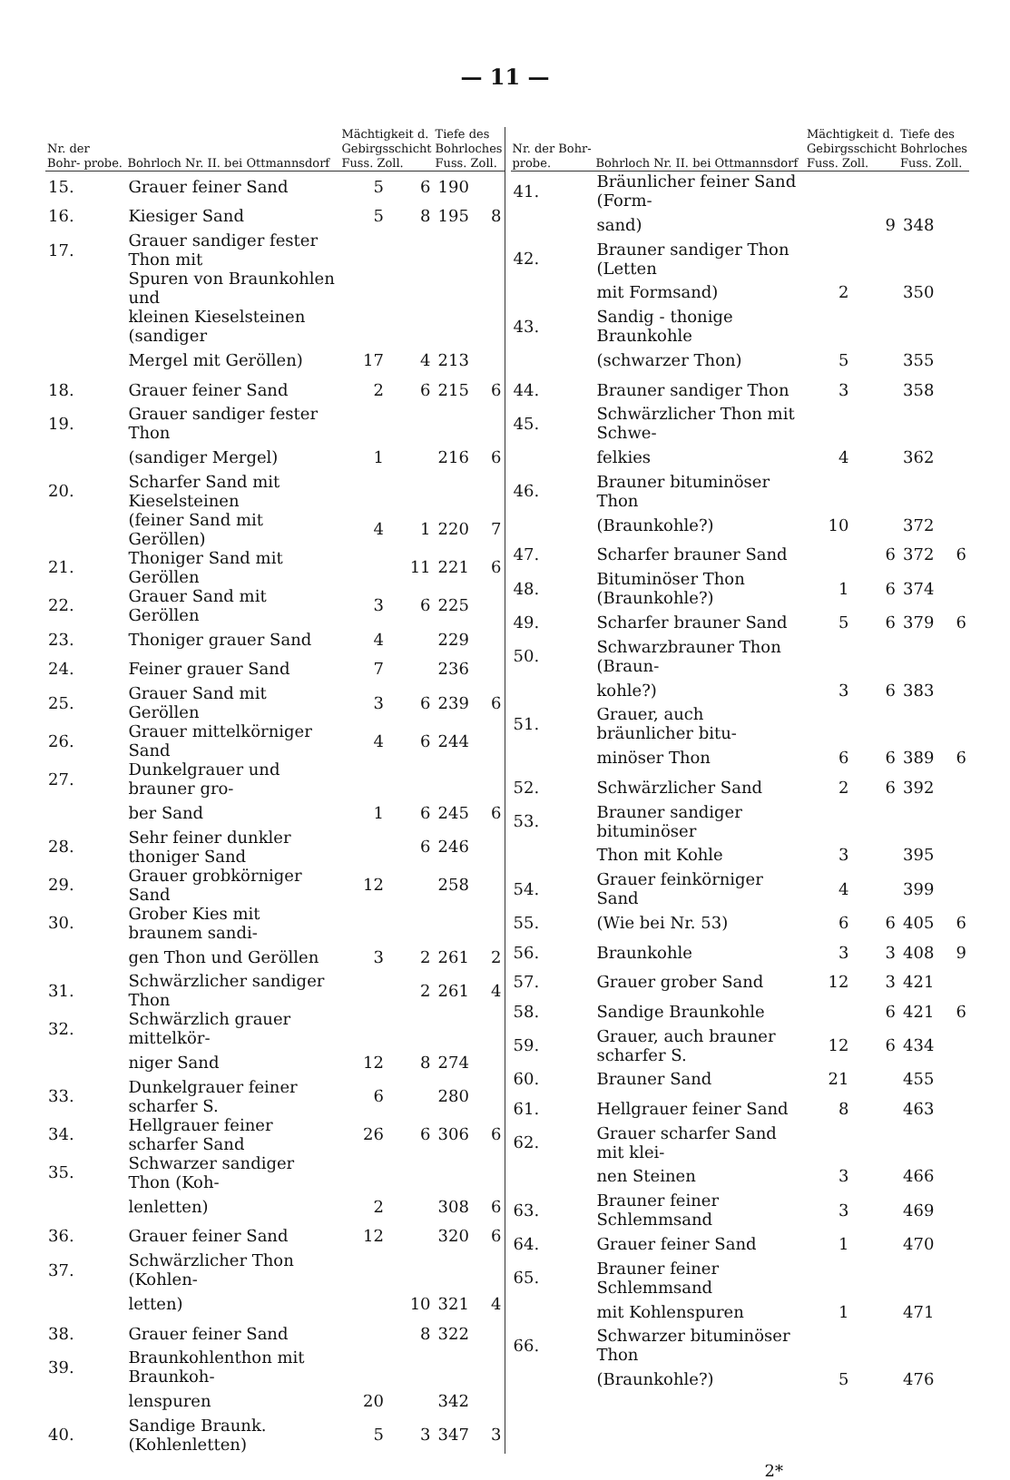— 11 —
| Nr. der Bohr- probe. | Bohrloch Nr. II. bei Ottmannsdorf | Mächtigkeit d. Gebirgsschicht Fuss. Zoll. | | Tiefe des Bohrloches Fuss. Zoll. | |
| --- | --- | --- | --- | --- | --- |
| 15. | Grauer feiner Sand | 5 | 6 | 190 | |
| 16. | Kiesiger Sand | 5 | 8 | 195 | 8 |
| 17. | Grauer sandiger fester Thon mit | | | | |
| | Spuren von Braunkohlen und | | | | |
| | kleinen Kieselsteinen (sandiger | | | | |
| | Mergel mit Geröllen) | 17 | 4 | 213 | |
| 18. | Grauer feiner Sand | 2 | 6 | 215 | 6 |
| 19. | Grauer sandiger fester Thon | | | | |
| | (sandiger Mergel) | 1 | | 216 | 6 |
| 20. | Scharfer Sand mit Kieselsteinen | | | | |
| | (feiner Sand mit Geröllen) | 4 | 1 | 220 | 7 |
| 21. | Thoniger Sand mit Geröllen | | 11 | 221 | 6 |
| 22. | Grauer Sand mit Geröllen | 3 | 6 | 225 | |
| 23. | Thoniger grauer Sand | 4 | | 229 | |
| 24. | Feiner grauer Sand | 7 | | 236 | |
| 25. | Grauer Sand mit Geröllen | 3 | 6 | 239 | 6 |
| 26. | Grauer mittelkörniger Sand | 4 | 6 | 244 | |
| 27. | Dunkelgrauer und brauner gro- | | | | |
| | ber Sand | 1 | 6 | 245 | 6 |
| 28. | Sehr feiner dunkler thoniger Sand | | 6 | 246 | |
| 29. | Grauer grobkörniger Sand | 12 | | 258 | |
| 30. | Grober Kies mit braunem sandi- | | | | |
| | gen Thon und Geröllen | 3 | 2 | 261 | 2 |
| 31. | Schwärzlicher sandiger Thon | | 2 | 261 | 4 |
| 32. | Schwärzlich grauer mittelkör- | | | | |
| | niger Sand | 12 | 8 | 274 | |
| 33. | Dunkelgrauer feiner scharfer S. | 6 | | 280 | |
| 34. | Hellgrauer feiner scharfer Sand | 26 | 6 | 306 | 6 |
| 35. | Schwarzer sandiger Thon (Koh- | | | | |
| | lenletten) | 2 | | 308 | 6 |
| 36. | Grauer feiner Sand | 12 | | 320 | 6 |
| 37. | Schwärzlicher Thon (Kohlen- | | | | |
| | letten) | | 10 | 321 | 4 |
| 38. | Grauer feiner Sand | | 8 | 322 | |
| 39. | Braunkohlenthon mit Braunkoh- | | | | |
| | lenspuren | 20 | | 342 | |
| 40. | Sandige Braunk. (Kohlenletten) | 5 | 3 | 347 | 3 |
| Nr. der Bohr- probe. | Bohrloch Nr. II. bei Ottmannsdorf | Mächtigkeit d. Gebirgsschicht Fuss. Zoll. | | Tiefe des Bohrloches Fuss. Zoll. | |
| --- | --- | --- | --- | --- | --- |
| 41. | Bräunlicher feiner Sand (Form- | | | | |
| | sand) | | 9 | 348 | |
| 42. | Brauner sandiger Thon (Letten | | | | |
| | mit Formsand) | 2 | | 350 | |
| 43. | Sandig - thonige Braunkohle | | | | |
| | (schwarzer Thon) | 5 | | 355 | |
| 44. | Brauner sandiger Thon | 3 | | 358 | |
| 45. | Schwärzlicher Thon mit Schwe- | | | | |
| | felkies | 4 | | 362 | |
| 46. | Brauner bituminöser Thon | | | | |
| | (Braunkohle?) | 10 | | 372 | |
| 47. | Scharfer brauner Sand | | 6 | 372 | 6 |
| 48. | Bituminöser Thon (Braunkohle?) | 1 | 6 | 374 | |
| 49. | Scharfer brauner Sand | 5 | 6 | 379 | 6 |
| 50. | Schwarzbrauner Thon (Braun- | | | | |
| | kohle?) | 3 | 6 | 383 | |
| 51. | Grauer, auch bräunlicher bitu- | | | | |
| | minöser Thon | 6 | 6 | 389 | 6 |
| 52. | Schwärzlicher Sand | 2 | 6 | 392 | |
| 53. | Brauner sandiger bituminöser | | | | |
| | Thon mit Kohle | 3 | | 395 | |
| 54. | Grauer feinkörniger Sand | 4 | | 399 | |
| 55. | (Wie bei Nr. 53) | 6 | 6 | 405 | 6 |
| 56. | Braunkohle | 3 | 3 | 408 | 9 |
| 57. | Grauer grober Sand | 12 | 3 | 421 | |
| 58. | Sandige Braunkohle | | 6 | 421 | 6 |
| 59. | Grauer, auch brauner scharfer S. | 12 | 6 | 434 | |
| 60. | Brauner Sand | 21 | | 455 | |
| 61. | Hellgrauer feiner Sand | 8 | | 463 | |
| 62. | Grauer scharfer Sand mit klei- | | | | |
| | nen Steinen | 3 | | 466 | |
| 63. | Brauner feiner Schlemmsand | 3 | | 469 | |
| 64. | Grauer feiner Sand | 1 | | 470 | |
| 65. | Brauner feiner Schlemmsand | | | | |
| | mit Kohlenspuren | 1 | | 471 | |
| 66. | Schwarzer bituminöser Thon | | | | |
| | (Braunkohle?) | 5 | | 476 | |
2*